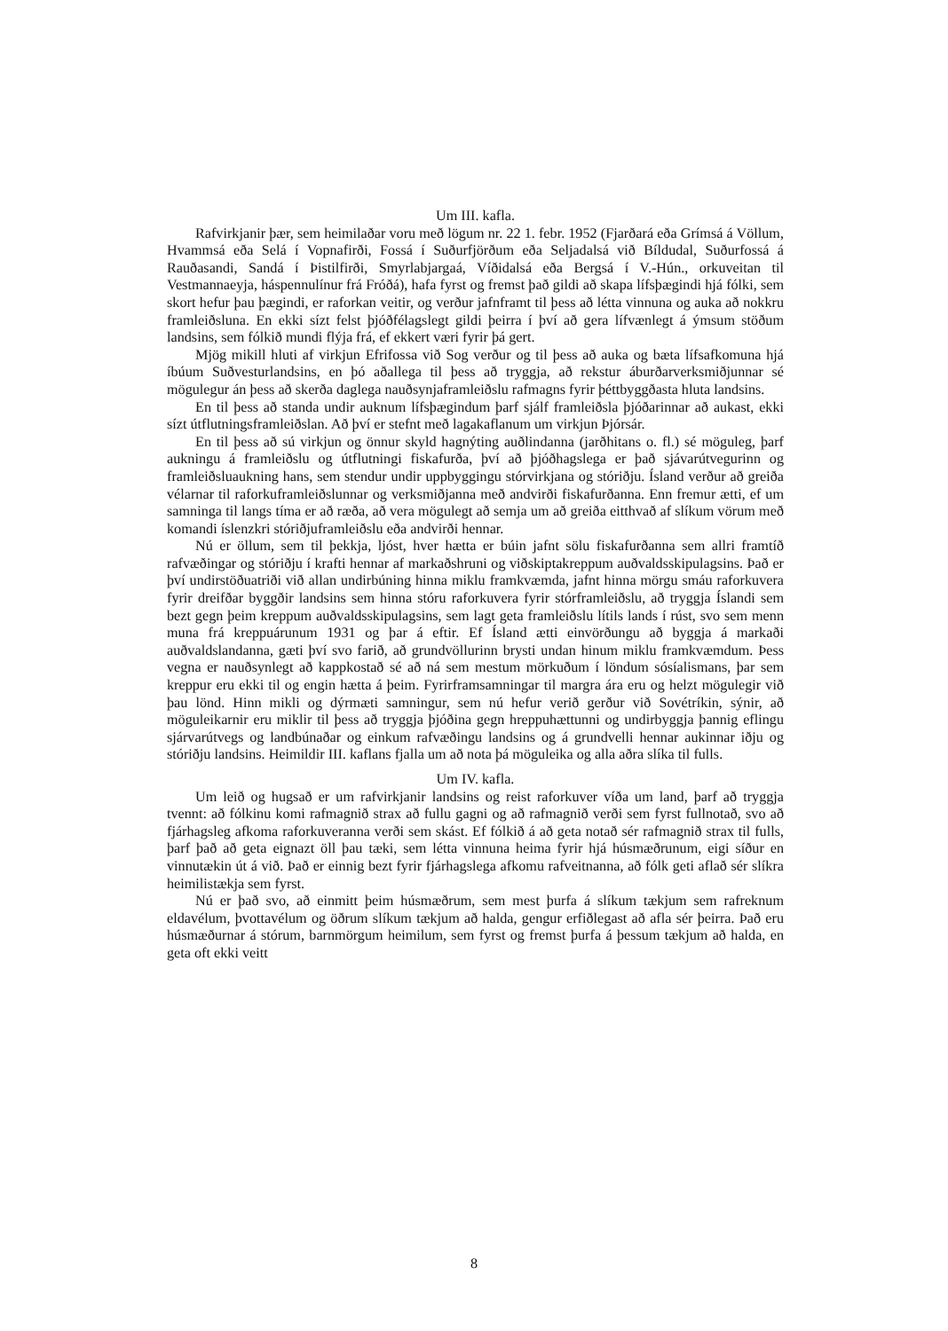Um III. kafla.
Rafvirkjanir þær, sem heimilaðar voru með lögum nr. 22 1. febr. 1952 (Fjarðará eða Grímsá á Völlum, Hvammsá eða Selá í Vopnafirði, Fossá í Suðurfjörðum eða Seljadalsá við Bíldudal, Suðurfossá á Rauðasandi, Sandá í Þistilfirði, Smyrlabjargaá, Víðidalsá eða Bergsá í V.-Hún., orkuveitan til Vestmannaeyja, háspennulínur frá Fróðá), hafa fyrst og fremst það gildi að skapa lífsþægindi hjá fólki, sem skort hefur þau þægindi, er raforkan veitir, og verður jafnframt til þess að létta vinnuna og auka að nokkru framleiðsluna. En ekki sízt felst þjóðfélagslegt gildi þeirra í því að gera lífvænlegt á ýmsum stöðum landsins, sem fólkið mundi flýja frá, ef ekkert væri fyrir þá gert.
Mjög mikill hluti af virkjun Efrifossa við Sog verður og til þess að auka og bæta lífsafkomuna hjá íbúum Suðvesturlandsins, en þó aðallega til þess að tryggja, að rekstur áburðarverksmiðjunnar sé mögulegur án þess að skerða daglega nauðsynjaframleiðslu rafmagns fyrir þéttbyggðasta hluta landsins.
En til þess að standa undir auknum lífsþægindum þarf sjálf framleiðsla þjóðarinnar að aukast, ekki sízt útflutningsframleiðslan. Að því er stefnt með lagakaflanum um virkjun Þjórsár.
En til þess að sú virkjun og önnur skyld hagnýting auðlindanna (jarðhitans o. fl.) sé möguleg, þarf aukningu á framleiðslu og útflutningi fiskafurða, því að þjóðhagslega er það sjávarútvegurinn og framleiðsluaukning hans, sem stendur undir uppbyggingu stórvirkjana og stóriðju. Ísland verður að greiða vélarnar til raforkuframleiðslunnar og verksmiðjanna með andvirði fiskafurðanna. Enn fremur ætti, ef um samninga til langs tíma er að ræða, að vera mögulegt að semja um að greiða eitthvað af slíkum vörum með komandi íslenzkri stóriðjuframleiðslu eða andvirði hennar.
Nú er öllum, sem til þekkja, ljóst, hver hætta er búin jafnt sölu fiskafurðanna sem allri framtíð rafvæðingar og stóriðju í krafti hennar af markaðshruni og viðskiptakreppum auðvaldsskipulagsins. Það er því undirstöðuatriði við allan undirbúning hinna miklu framkvæmda, jafnt hinna mörgu smáu raforkuvera fyrir dreifðar byggðir landsins sem hinna stóru raforkuvera fyrir stórframleiðslu, að tryggja Íslandi sem bezt gegn þeim kreppum auðvaldsskipulagsins, sem lagt geta framleiðslu lítils lands í rúst, svo sem menn muna frá kreppuárunum 1931 og þar á eftir. Ef Ísland ætti einvörðungu að byggja á markaði auðvaldslandanna, gæti því svo farið, að grundvöllurinn brysti undan hinum miklu framkvæmdum. Þess vegna er nauðsynlegt að kappkostað sé að ná sem mestum mörkuðum í löndum sósíalismans, þar sem kreppur eru ekki til og engin hætta á þeim. Fyrirframsamningar til margra ára eru og helzt mögulegir við þau lönd. Hinn mikli og dýrmæti samningur, sem nú hefur verið gerður við Sovétríkin, sýnir, að möguleikarnir eru miklir til þess að tryggja þjóðina gegn hreppuhættunni og undirbyggja þannig eflingu sjárvarútvegs og landbúnaðar og einkum rafvæðingu landsins og á grundvelli hennar aukinnar iðju og stóriðju landsins. Heimildir III. kaflans fjalla um að nota þá möguleika og alla aðra slíka til fulls.
Um IV. kafla.
Um leið og hugsað er um rafvirkjanir landsins og reist raforkuver víða um land, þarf að tryggja tvennt: að fólkinu komi rafmagnið strax að fullu gagni og að rafmagnið verði sem fyrst fullnotað, svo að fjárhagsleg afkoma raforkuveranna verði sem skást. Ef fólkið á að geta notað sér rafmagnið strax til fulls, þarf það að geta eignazt öll þau tæki, sem létta vinnuna heima fyrir hjá húsmæðrunum, eigi síður en vinnutækin út á við. Það er einnig bezt fyrir fjárhagslega afkomu rafveitnanna, að fólk geti aflað sér slíkra heimilistækja sem fyrst.
Nú er það svo, að einmitt þeim húsmæðrum, sem mest þurfa á slíkum tækjum sem rafreknum eldavélum, þvottavélum og öðrum slíkum tækjum að halda, gengur erfiðlegast að afla sér þeirra. Það eru húsmæðurnar á stórum, barnmörgum heimilum, sem fyrst og fremst þurfa á þessum tækjum að halda, en geta oft ekki veitt
8